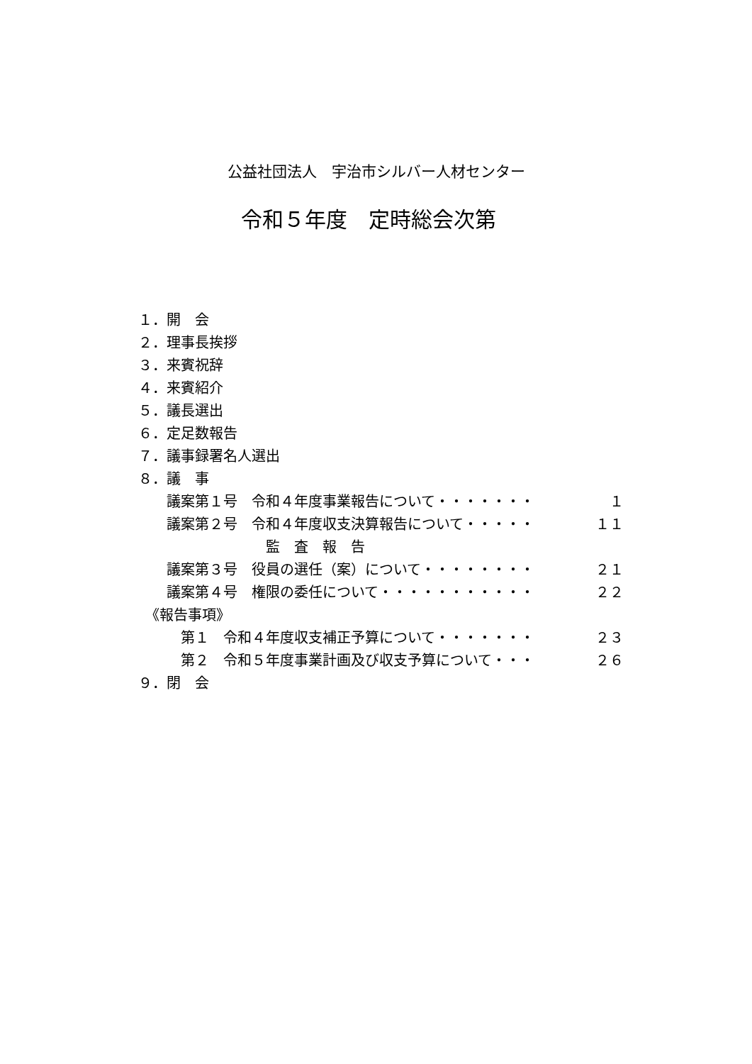公益社団法人　宇治市シルバー人材センター
令和５年度　定時総会次第
１．開　会
２．理事長挨拶
３．来賓祝辞
４．来賓紹介
５．議長選出
６．定足数報告
７．議事録署名人選出
８．議　事
　　議案第１号　令和４年度事業報告について・・・・・・・ １
　　議案第２号　令和４年度収支決算報告について・・・・・ １１
　　　　　　　　　監　査　報　告
　　議案第３号　役員の選任（案）について・・・・・・・・ ２１
　　議案第４号　権限の委任について・・・・・・・・・・・ ２２
　《報告事項》
　　　第１　令和４年度収支補正予算について・・・・・・・ ２３
　　　第２　令和５年度事業計画及び収支予算について・・・ ２６
９．閉　会